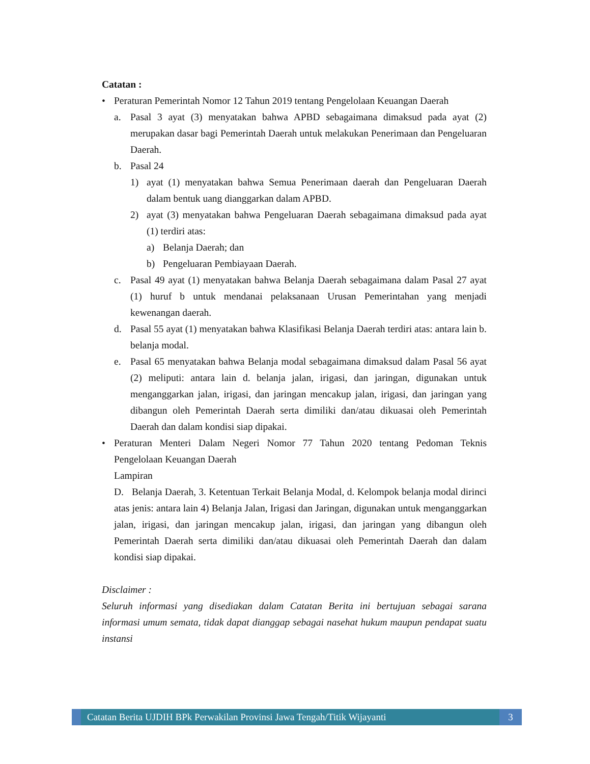Catatan :
• Peraturan Pemerintah Nomor 12 Tahun 2019 tentang Pengelolaan Keuangan Daerah
a. Pasal 3 ayat (3) menyatakan bahwa APBD sebagaimana dimaksud pada ayat (2) merupakan dasar bagi Pemerintah Daerah untuk melakukan Penerimaan dan Pengeluaran Daerah.
b. Pasal 24
1) ayat (1) menyatakan bahwa Semua Penerimaan daerah dan Pengeluaran Daerah dalam bentuk uang dianggarkan dalam APBD.
2) ayat (3) menyatakan bahwa Pengeluaran Daerah sebagaimana dimaksud pada ayat (1) terdiri atas:
a) Belanja Daerah; dan
b) Pengeluaran Pembiayaan Daerah.
c. Pasal 49 ayat (1) menyatakan bahwa Belanja Daerah sebagaimana dalam Pasal 27 ayat (1) huruf b untuk mendanai pelaksanaan Urusan Pemerintahan yang menjadi kewenangan daerah.
d. Pasal 55 ayat (1) menyatakan bahwa Klasifikasi Belanja Daerah terdiri atas: antara lain b. belanja modal.
e. Pasal 65 menyatakan bahwa Belanja modal sebagaimana dimaksud dalam Pasal 56 ayat (2) meliputi: antara lain d. belanja jalan, irigasi, dan jaringan, digunakan untuk menganggarkan jalan, irigasi, dan jaringan mencakup jalan, irigasi, dan jaringan yang dibangun oleh Pemerintah Daerah serta dimiliki dan/atau dikuasai oleh Pemerintah Daerah dan dalam kondisi siap dipakai.
• Peraturan Menteri Dalam Negeri Nomor 77 Tahun 2020 tentang Pedoman Teknis Pengelolaan Keuangan Daerah
Lampiran
D. Belanja Daerah, 3. Ketentuan Terkait Belanja Modal, d. Kelompok belanja modal dirinci atas jenis: antara lain 4) Belanja Jalan, Irigasi dan Jaringan, digunakan untuk menganggarkan jalan, irigasi, dan jaringan mencakup jalan, irigasi, dan jaringan yang dibangun oleh Pemerintah Daerah serta dimiliki dan/atau dikuasai oleh Pemerintah Daerah dan dalam kondisi siap dipakai.
Disclaimer :
Seluruh informasi yang disediakan dalam Catatan Berita ini bertujuan sebagai sarana informasi umum semata, tidak dapat dianggap sebagai nasehat hukum maupun pendapat suatu instansi
Catatan Berita UJDIH BPk Perwakilan Provinsi Jawa Tengah/Titik Wijayanti
3